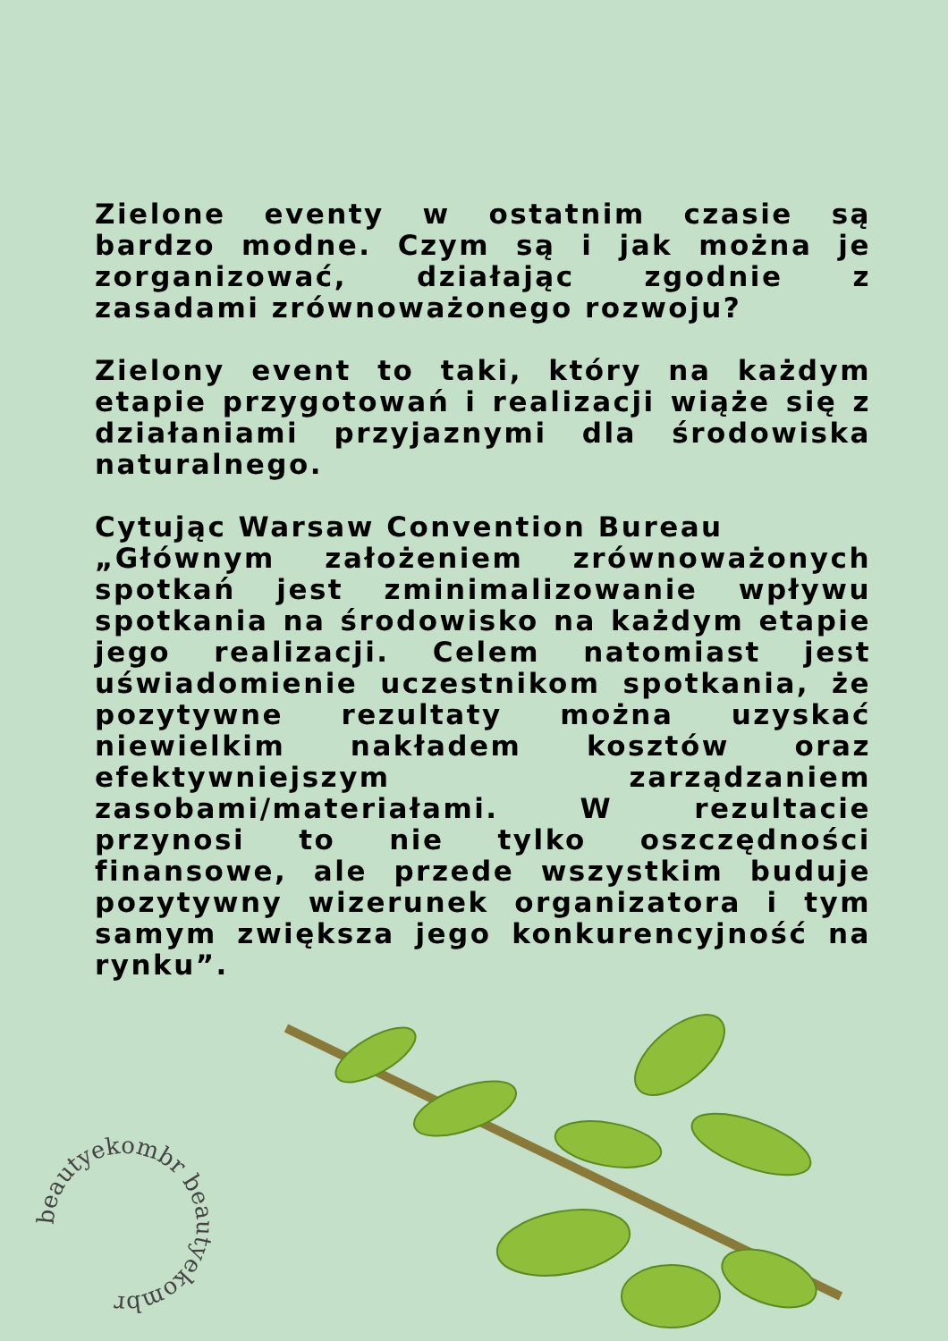Zielone eventy w ostatnim czasie są bardzo modne. Czym są i jak można je zorganizować, działając zgodnie z zasadami zrównoważonego rozwoju?
Zielony event to taki, który na każdym etapie przygotowań i realizacji wiąże się z działaniami przyjaznymi dla środowiska naturalnego.
Cytując Warsaw Convention Bureau
„Głównym założeniem zrównoważonych spotkań jest zminimalizowanie wpływu spotkania na środowisko na każdym etapie jego realizacji. Celem natomiast jest uświadomienie uczestnikom spotkania, że pozytywne rezultaty można uzyskać niewielkim nakładem kosztów oraz efektywniejszym zarządzaniem zasobami/materiałami. W rezultacie przynosi to nie tylko oszczędności finansowe, ale przede wszystkim buduje pozytywny wizerunek organizatora i tym samym zwiększa jego konkurencyjność na rynku”.
beautyekombr beautyekombr